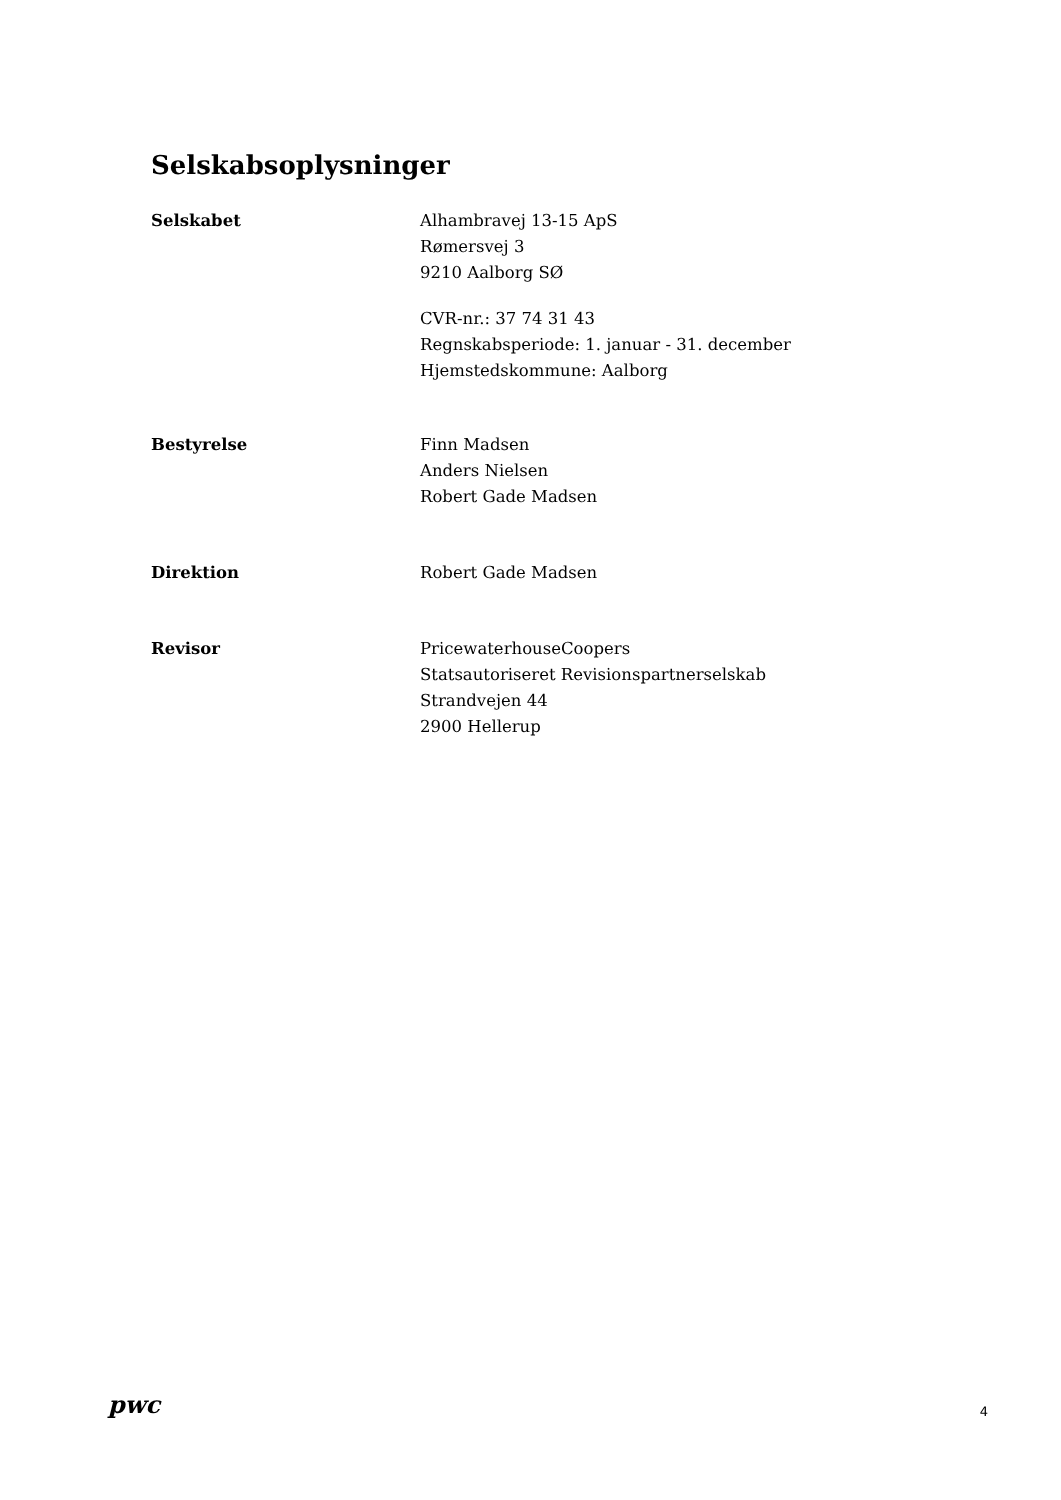Selskabsoplysninger
Selskabet Alhambravej 13-15 ApS
Rømersvej 3
9210 Aalborg SØ
CVR-nr.: 37 74 31 43
Regnskabsperiode: 1. januar - 31. december
Hjemstedskommune: Aalborg
Bestyrelse Finn Madsen
Anders Nielsen
Robert Gade Madsen
Direktion Robert Gade Madsen
Revisor PricewaterhouseCoopers
Statsautoriseret Revisionspartnerselskab
Strandvejen 44
2900 Hellerup
pwc
4